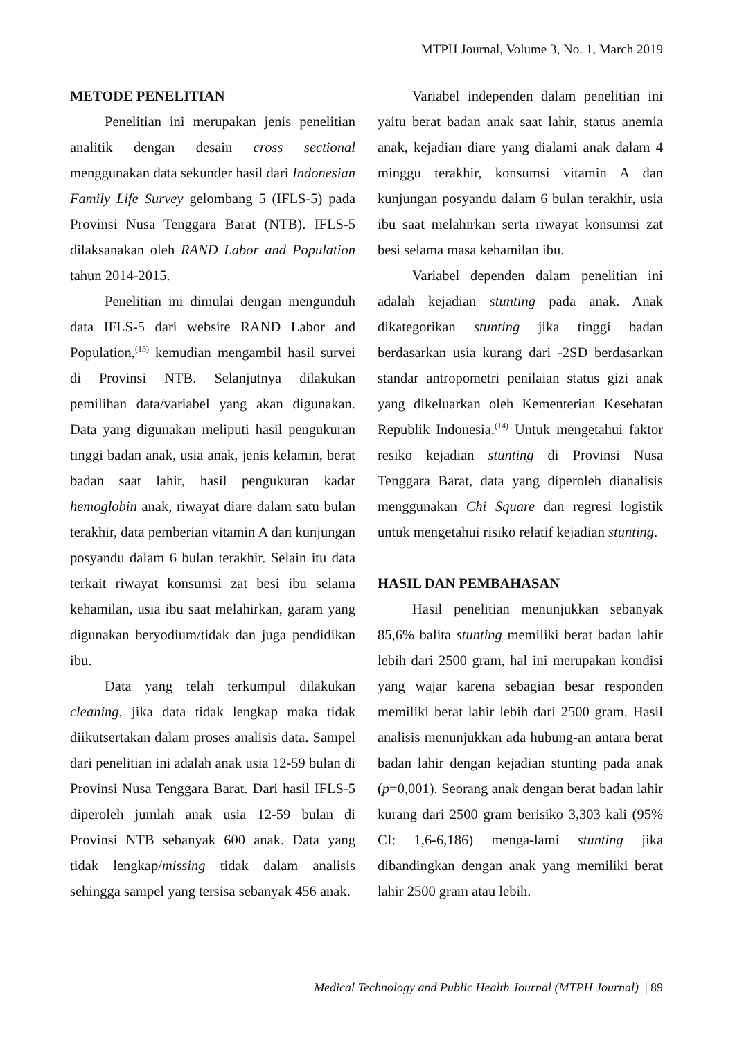MTPH Journal, Volume 3, No. 1, March 2019
METODE PENELITIAN
Penelitian ini merupakan jenis penelitian analitik dengan desain cross sectional menggunakan data sekunder hasil dari Indonesian Family Life Survey gelombang 5 (IFLS-5) pada Provinsi Nusa Tenggara Barat (NTB). IFLS-5 dilaksanakan oleh RAND Labor and Population tahun 2014-2015.
Penelitian ini dimulai dengan mengunduh data IFLS-5 dari website RAND Labor and Population,<sup>(13)</sup> kemudian mengambil hasil survei di Provinsi NTB. Selanjutnya dilakukan pemilihan data/variabel yang akan digunakan. Data yang digunakan meliputi hasil pengukuran tinggi badan anak, usia anak, jenis kelamin, berat badan saat lahir, hasil pengukuran kadar hemoglobin anak, riwayat diare dalam satu bulan terakhir, data pemberian vitamin A dan kunjungan posyandu dalam 6 bulan terakhir. Selain itu data terkait riwayat konsumsi zat besi ibu selama kehamilan, usia ibu saat melahirkan, garam yang digunakan beryodium/tidak dan juga pendidikan ibu.
Data yang telah terkumpul dilakukan cleaning, jika data tidak lengkap maka tidak diikutsertakan dalam proses analisis data. Sampel dari penelitian ini adalah anak usia 12-59 bulan di Provinsi Nusa Tenggara Barat. Dari hasil IFLS-5 diperoleh jumlah anak usia 12-59 bulan di Provinsi NTB sebanyak 600 anak. Data yang tidak lengkap/missing tidak dalam analisis sehingga sampel yang tersisa sebanyak 456 anak.
Variabel independen dalam penelitian ini yaitu berat badan anak saat lahir, status anemia anak, kejadian diare yang dialami anak dalam 4 minggu terakhir, konsumsi vitamin A dan kunjungan posyandu dalam 6 bulan terakhir, usia ibu saat melahirkan serta riwayat konsumsi zat besi selama masa kehamilan ibu.
Variabel dependen dalam penelitian ini adalah kejadian stunting pada anak. Anak dikategorikan stunting jika tinggi badan berdasarkan usia kurang dari -2SD berdasarkan standar antropometri penilaian status gizi anak yang dikeluarkan oleh Kementerian Kesehatan Republik Indonesia.<sup>(14)</sup> Untuk mengetahui faktor resiko kejadian stunting di Provinsi Nusa Tenggara Barat, data yang diperoleh dianalisis menggunakan Chi Square dan regresi logistik untuk mengetahui risiko relatif kejadian stunting.
HASIL DAN PEMBAHASAN
Hasil penelitian menunjukkan sebanyak 85,6% balita stunting memiliki berat badan lahir lebih dari 2500 gram, hal ini merupakan kondisi yang wajar karena sebagian besar responden memiliki berat lahir lebih dari 2500 gram. Hasil analisis menunjukkan ada hubung-an antara berat badan lahir dengan kejadian stunting pada anak (p=0,001). Seorang anak dengan berat badan lahir kurang dari 2500 gram berisiko 3,303 kali (95% CI: 1,6-6,186) menga-lami stunting jika dibandingkan dengan anak yang memiliki berat lahir 2500 gram atau lebih.
Medical Technology and Public Health Journal (MTPH Journal) | 89